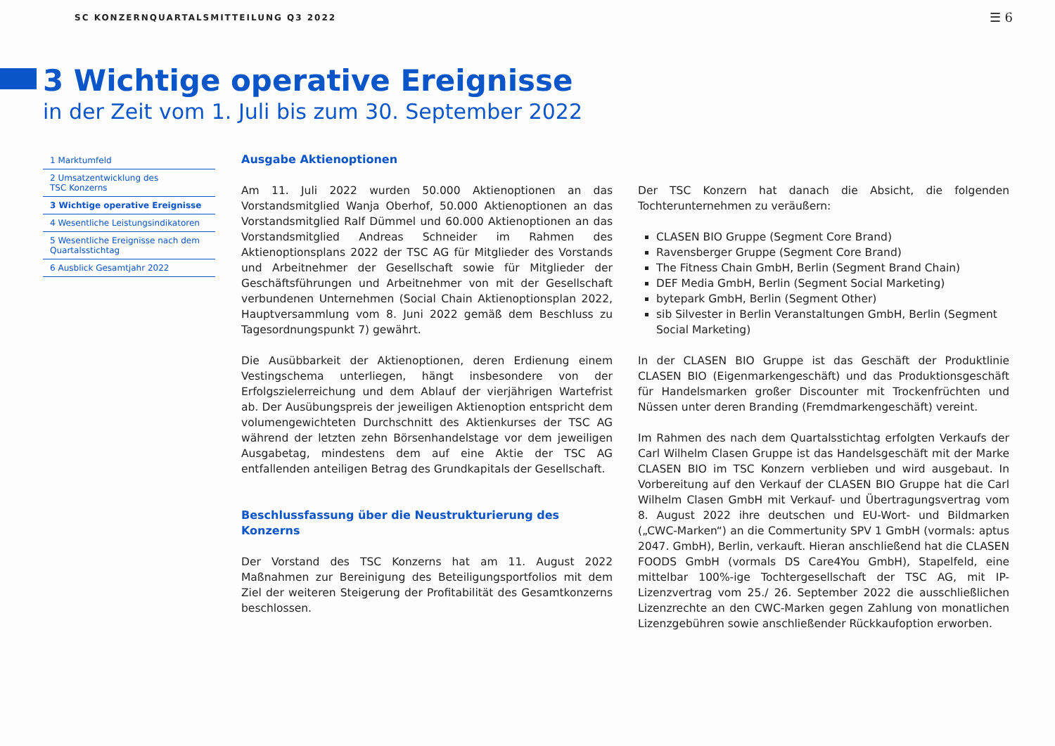SC KONZERNQUARTALSMITTEILUNG Q3 2022 ☰ 6
3 Wichtige operative Ereignisse
in der Zeit vom 1. Juli bis zum 30. September 2022
1 Marktumfeld
2 Umsatzentwicklung des
TSC Konzerns
3 Wichtige operative Ereignisse
4 Wesentliche Leistungsindikatoren
5 Wesentliche Ereignisse nach dem
Quartalsstichtag
6 Ausblick Gesamtjahr 2022
Ausgabe Aktienoptionen
Am 11. Juli 2022 wurden 50.000 Aktienoptionen an das Vorstandsmitglied Wanja Oberhof, 50.000 Aktienoptionen an das Vorstandsmitglied Ralf Dümmel und 60.000 Aktienoptionen an das Vorstandsmitglied Andreas Schneider im Rahmen des Aktienoptionsplans 2022 der TSC AG für Mitglieder des Vorstands und Arbeitnehmer der Gesellschaft sowie für Mitglieder der Geschäftsführungen und Arbeitnehmer von mit der Gesellschaft verbundenen Unternehmen (Social Chain Aktienoptionsplan 2022, Hauptversammlung vom 8. Juni 2022 gemäß dem Beschluss zu Tagesordnungspunkt 7) gewährt.
Die Ausübbarkeit der Aktienoptionen, deren Erdienung einem Vestingschema unterliegen, hängt insbesondere von der Erfolgszielerreichung und dem Ablauf der vierjährigen Wartefrist ab. Der Ausübungspreis der jeweiligen Aktienoption entspricht dem volumengewichteten Durchschnitt des Aktienkurses der TSC AG während der letzten zehn Börsenhandelstage vor dem jeweiligen Ausgabetag, mindestens dem auf eine Aktie der TSC AG entfallenden anteiligen Betrag des Grundkapitals der Gesellschaft.
Beschlussfassung über die Neustrukturierung des Konzerns
Der Vorstand des TSC Konzerns hat am 11. August 2022 Maßnahmen zur Bereinigung des Beteiligungsportfolios mit dem Ziel der weiteren Steigerung der Profitabilität des Gesamtkonzerns beschlossen.
Der TSC Konzern hat danach die Absicht, die folgenden Tochterunternehmen zu veräußern:
CLASEN BIO Gruppe (Segment Core Brand)
Ravensberger Gruppe (Segment Core Brand)
The Fitness Chain GmbH, Berlin (Segment Brand Chain)
DEF Media GmbH, Berlin (Segment Social Marketing)
bytepark GmbH, Berlin (Segment Other)
sib Silvester in Berlin Veranstaltungen GmbH, Berlin (Segment Social Marketing)
In der CLASEN BIO Gruppe ist das Geschäft der Produktlinie CLASEN BIO (Eigenmarkengeschäft) und das Produktionsgeschäft für Handelsmarken großer Discounter mit Trockenfrüchten und Nüssen unter deren Branding (Fremdmarkengeschäft) vereint.
Im Rahmen des nach dem Quartalsstichtag erfolgten Verkaufs der Carl Wilhelm Clasen Gruppe ist das Handelsgeschäft mit der Marke CLASEN BIO im TSC Konzern verblieben und wird ausgebaut. In Vorbereitung auf den Verkauf der CLASEN BIO Gruppe hat die Carl Wilhelm Clasen GmbH mit Verkauf- und Übertragungsvertrag vom 8. August 2022 ihre deutschen und EU-Wort- und Bildmarken („CWC-Marken“) an die Commertunity SPV 1 GmbH (vormals: aptus 2047. GmbH), Berlin, verkauft. Hieran anschließend hat die CLASEN FOODS GmbH (vormals DS Care4You GmbH), Stapelfeld, eine mittelbar 100%-ige Tochtergesellschaft der TSC AG, mit IP-Lizenzvertrag vom 25./ 26. September 2022 die ausschließlichen Lizenzrechte an den CWC-Marken gegen Zahlung von monatlichen Lizenzgebühren sowie anschließender Rückkaufoption erworben.